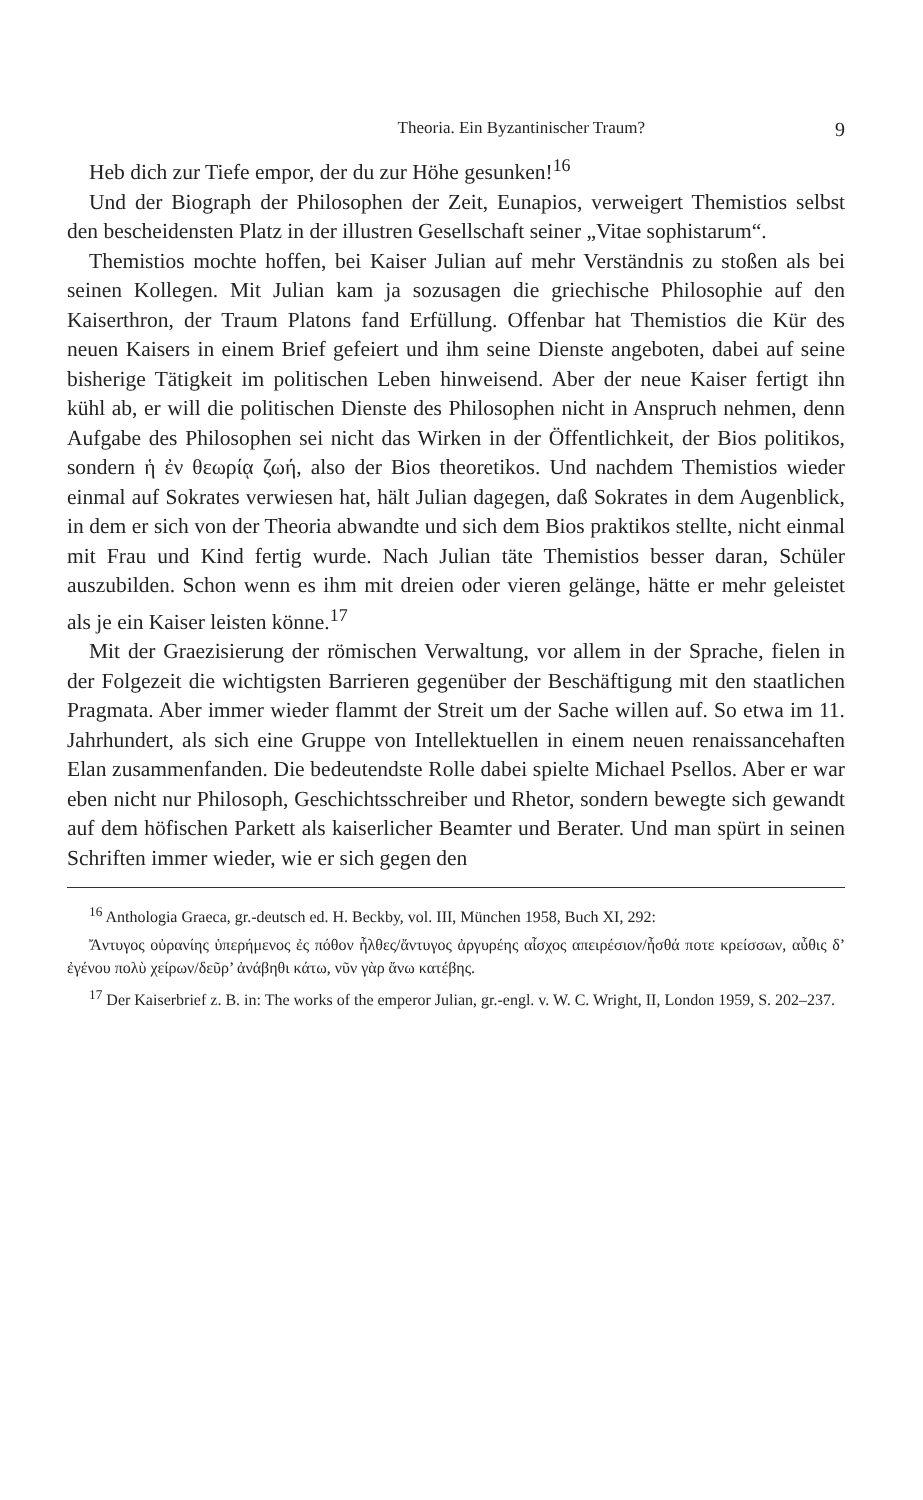Theoria. Ein Byzantinischer Traum? 9
Heb dich zur Tiefe empor, der du zur Höhe gesunken!<sup>16</sup>
Und der Biograph der Philosophen der Zeit, Eunapios, verweigert Themistios selbst den bescheidensten Platz in der illustren Gesellschaft seiner „Vitae sophistarum“.
Themistios mochte hoffen, bei Kaiser Julian auf mehr Verständnis zu stoßen als bei seinen Kollegen. Mit Julian kam ja sozusagen die griechische Philosophie auf den Kaiserthron, der Traum Platons fand Erfüllung. Offenbar hat Themistios die Kür des neuen Kaisers in einem Brief gefeiert und ihm seine Dienste angeboten, dabei auf seine bisherige Tätigkeit im politischen Leben hinweisend. Aber der neue Kaiser fertigt ihn kühl ab, er will die politischen Dienste des Philosophen nicht in Anspruch nehmen, denn Aufgabe des Philosophen sei nicht das Wirken in der Öffentlichkeit, der Bios politikos, sondern ἡ ἐν θεωρίᾳ ζωή, also der Bios theoretikos. Und nachdem Themistios wieder einmal auf Sokrates verwiesen hat, hält Julian dagegen, daß Sokrates in dem Augenblick, in dem er sich von der Theoria abwandte und sich dem Bios praktikos stellte, nicht einmal mit Frau und Kind fertig wurde. Nach Julian täte Themistios besser daran, Schüler auszubilden. Schon wenn es ihm mit dreien oder vieren gelänge, hätte er mehr geleistet als je ein Kaiser leisten könne.<sup>17</sup>
Mit der Graezisierung der römischen Verwaltung, vor allem in der Sprache, fielen in der Folgezeit die wichtigsten Barrieren gegenüber der Beschäftigung mit den staatlichen Pragmata. Aber immer wieder flammt der Streit um der Sache willen auf. So etwa im 11. Jahrhundert, als sich eine Gruppe von Intellektuellen in einem neuen renaissancehaften Elan zusammenfanden. Die bedeutendste Rolle dabei spielte Michael Psellos. Aber er war eben nicht nur Philosoph, Geschichtsschreiber und Rhetor, sondern bewegte sich gewandt auf dem höfischen Parkett als kaiserlicher Beamter und Berater. Und man spürt in seinen Schriften immer wieder, wie er sich gegen den
<sup>16</sup> Anthologia Graeca, gr.-deutsch ed. H. Beckby, vol. III, München 1958, Buch XI, 292:
Ἄντυγος οὐρανίης ὑπερήμενος ἐς πόθον ἦλθες/ἄντυγος ἀργυρέης αἶσχος απειρέσιον/ἦσθά ποτε κρείσσων, αὖθις δ’ ἐγένου πολὺ χείρων/δεῦρ’ ἀνάβηθι κάτω, νῦν γὰρ ἄνω κατέβης.
<sup>17</sup> Der Kaiserbrief z. B. in: The works of the emperor Julian, gr.-engl. v. W. C. Wright, II, London 1959, S. 202–237.